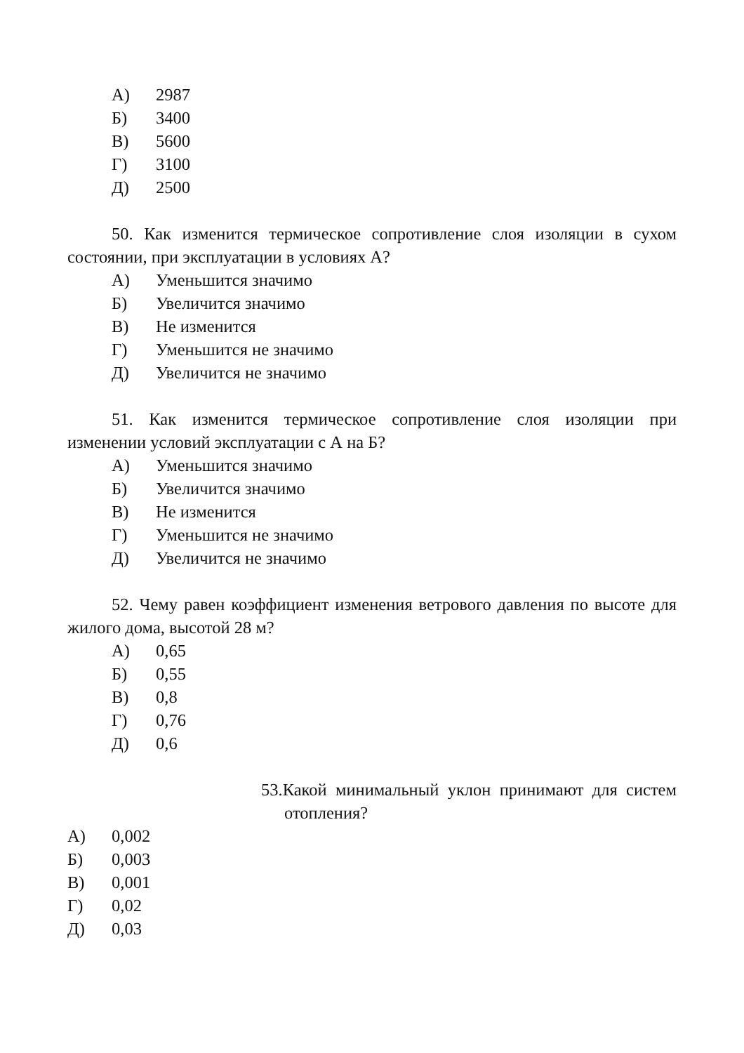А) 2987
Б) 3400
В) 5600
Г) 3100
Д) 2500
50. Как изменится термическое сопротивление слоя изоляции в сухом состоянии, при эксплуатации в условиях А?
А) Уменьшится значимо
Б) Увеличится значимо
В) Не изменится
Г) Уменьшится не значимо
Д) Увеличится не значимо
51. Как изменится термическое сопротивление слоя изоляции при изменении условий эксплуатации с А на Б?
А) Уменьшится значимо
Б) Увеличится значимо
В) Не изменится
Г) Уменьшится не значимо
Д) Увеличится не значимо
52. Чему равен коэффициент изменения ветрового давления по высоте для жилого дома, высотой 28 м?
А) 0,65
Б) 0,55
В) 0,8
Г) 0,76
Д) 0,6
53.Какой минимальный уклон принимают для систем отопления?
А) 0,002
Б) 0,003
В) 0,001
Г) 0,02
Д) 0,03